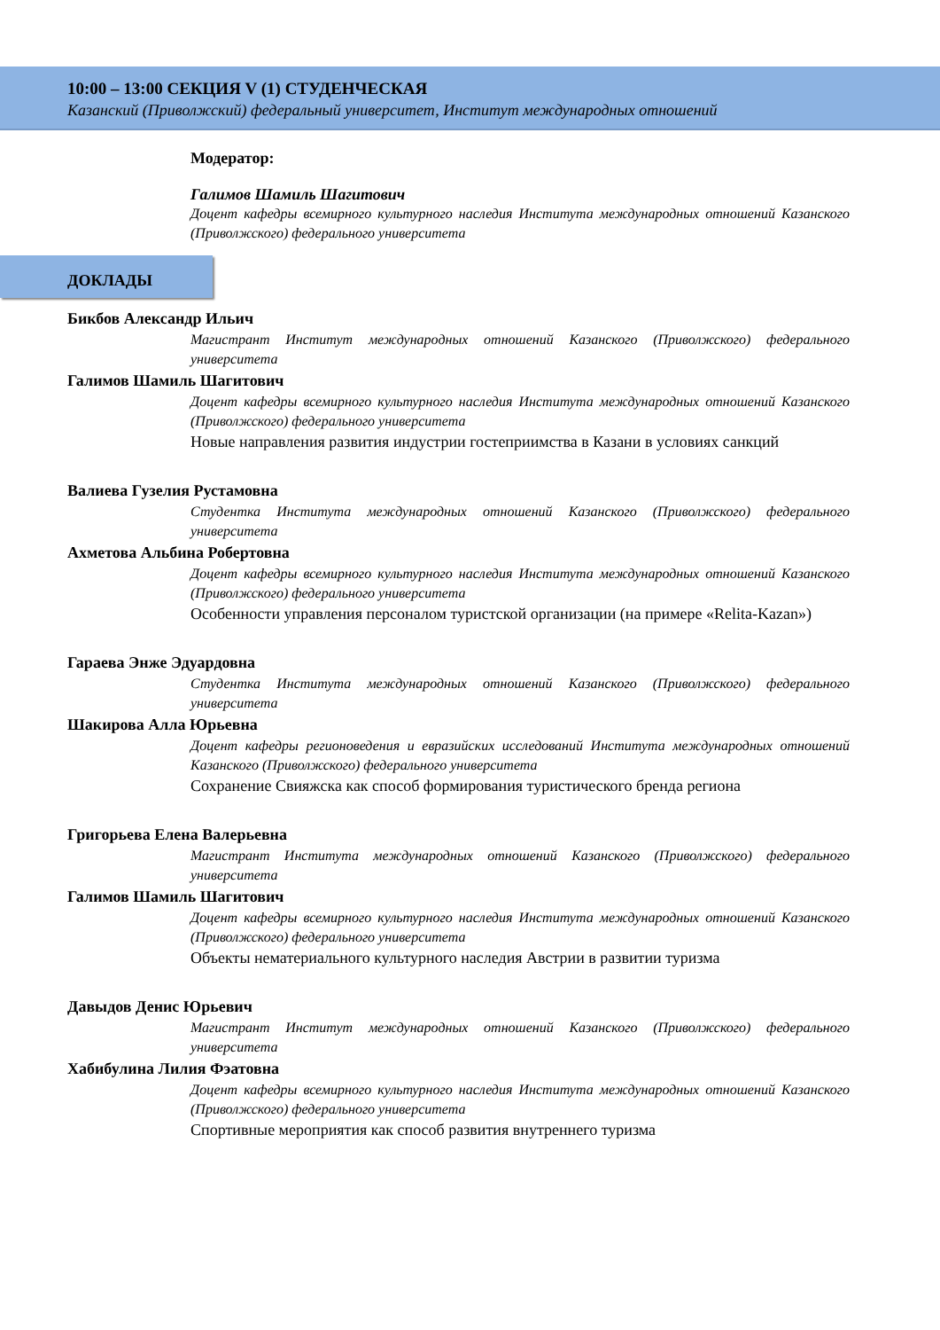10:00 – 13:00 СЕКЦИЯ V (1) СТУДЕНЧЕСКАЯ
Казанский (Приволжский) федеральный университет, Институт международных отношений
Модератор:
Галимов Шамиль Шагитович
Доцент кафедры всемирного культурного наследия Института международных отношений Казанского (Приволжского) федерального университета
ДОКЛАДЫ
Бикбов Александр Ильич
Магистрант Институт международных отношений Казанского (Приволжского) федерального университета
Галимов Шамиль Шагитович
Доцент кафедры всемирного культурного наследия Института международных отношений Казанского (Приволжского) федерального университета
Новые направления развития индустрии гостеприимства в Казани в условиях санкций
Валиева Гузелия Рустамовна
Студентка Института международных отношений Казанского (Приволжского) федерального университета
Ахметова Альбина Робертовна
Доцент кафедры всемирного культурного наследия Института международных отношений Казанского (Приволжского) федерального университета
Особенности управления персоналом туристской организации (на примере «Relita-Kazan»)
Гараева Энже Эдуардовна
Студентка Института международных отношений Казанского (Приволжского) федерального университета
Шакирова Алла Юрьевна
Доцент кафедры регионоведения и евразийских исследований Института международных отношений Казанского (Приволжского) федерального университета
Сохранение Свияжска как способ формирования туристического бренда региона
Григорьева Елена Валерьевна
Магистрант Института международных отношений Казанского (Приволжского) федерального университета
Галимов Шамиль Шагитович
Доцент кафедры всемирного культурного наследия Института международных отношений Казанского (Приволжского) федерального университета
Объекты нематериального культурного наследия Австрии в развитии туризма
Давыдов Денис Юрьевич
Магистрант Институт международных отношений Казанского (Приволжского) федерального университета
Хабибулина Лилия Фэатовна
Доцент кафедры всемирного культурного наследия Института международных отношений Казанского (Приволжского) федерального университета
Спортивные мероприятия как способ развития внутреннего туризма